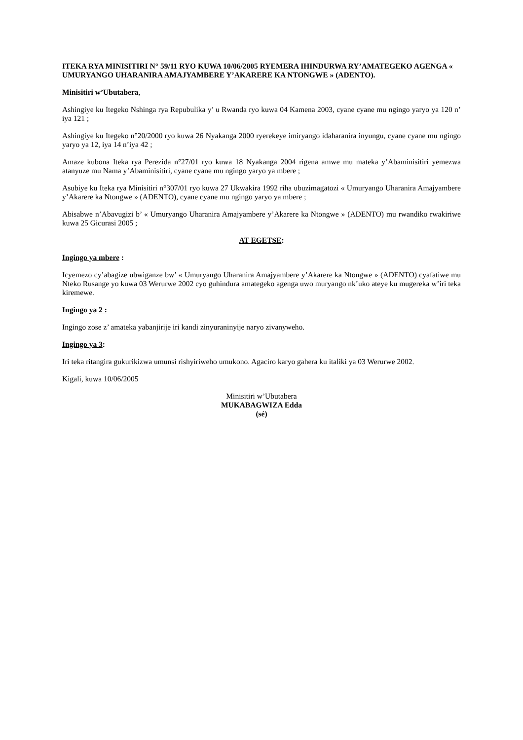ITEKA RYA MINISITIRI N° 59/11 RYO KUWA 10/06/2005 RYEMERA IHINDURWA RY’AMATEGEKO AGENGA « UMURYANGO UHARANIRA AMAJYAMBERE Y’AKARERE KA NTONGWE » (ADENTO).
Minisitiri w’Ubutabera,
Ashingiye ku Itegeko Nshinga rya Repubulika y’ u Rwanda ryo kuwa 04 Kamena 2003, cyane cyane mu ngingo yaryo ya 120 n’ iya 121 ;
Ashingiye ku Itegeko n°20/2000 ryo kuwa 26 Nyakanga 2000 ryerekeye imiryango idaharanira inyungu, cyane cyane mu ngingo yaryo ya 12, iya 14 n’iya 42 ;
Amaze kubona Iteka rya Perezida n°27/01 ryo kuwa 18 Nyakanga 2004 rigena amwe mu mateka y’Abaminisitiri yemezwa atanyuze mu Nama y’Abaminisitiri, cyane cyane mu ngingo yaryo ya mbere ;
Asubiye ku Iteka rya Minisitiri n°307/01 ryo kuwa 27 Ukwakira 1992 riha ubuzimagatozi « Umuryango Uharanira Amajyambere y’Akarere ka Ntongwe » (ADENTO), cyane cyane mu ngingo yaryo ya mbere ;
Abisabwe n’Abavugizi b’ « Umuryango Uharanira Amajyambere y’Akarere ka Ntongwe » (ADENTO) mu rwandiko rwakiriwe kuwa 25 Gicurasi 2005 ;
AT EGETSE:
Ingingo ya mbere :
Icyemezo cy’abagize ubwiganze bw’ « Umuryango Uharanira Amajyambere y’Akarere ka Ntongwe » (ADENTO) cyafatiwe mu Nteko Rusange yo kuwa 03 Werurwe 2002 cyo guhindura amategeko agenga uwo muryango nk’uko ateye ku mugereka w’iri teka kiremewe.
Ingingo ya 2 :
Ingingo zose z’ amateka yabanjirije iri kandi zinyuraninyije naryo zivanyweho.
Ingingo ya 3:
Iri teka ritangira gukurikizwa umunsi rishyiriweho umukono. Agaciro karyo gahera ku italiki ya 03 Werurwe 2002.
Kigali, kuwa 10/06/2005
Minisitiri w’Ubutabera
MUKABAGWIZA Edda
(sé)